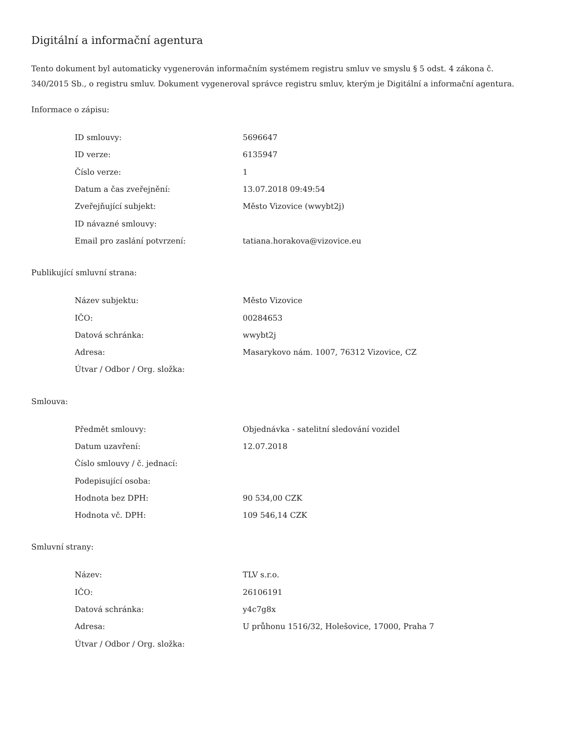Digitální a informační agentura
Tento dokument byl automaticky vygenerován informačním systémem registru smluv ve smyslu § 5 odst. 4 zákona č. 340/2015 Sb., o registru smluv. Dokument vygeneroval správce registru smluv, kterým je Digitální a informační agentura.
Informace o zápisu:
| ID smlouvy: | 5696647 |
| ID verze: | 6135947 |
| Číslo verze: | 1 |
| Datum a čas zveřejnění: | 13.07.2018 09:49:54 |
| Zveřejňující subjekt: | Město Vizovice (wwybt2j) |
| ID návazné smlouvy: | |
| Email pro zaslání potvrzení: | tatiana.horakova@vizovice.eu |
Publikující smluvní strana:
| Název subjektu: | Město Vizovice |
| IČO: | 00284653 |
| Datová schránka: | wwybt2j |
| Adresa: | Masarykovo nám. 1007, 76312 Vizovice, CZ |
| Útvar / Odbor / Org. složka: | |
Smlouva:
| Předmět smlouvy: | Objednávka - satelitní sledování vozidel |
| Datum uzavření: | 12.07.2018 |
| Číslo smlouvy / č. jednací: | |
| Podepisující osoba: | |
| Hodnota bez DPH: | 90 534,00 CZK |
| Hodnota vč. DPH: | 109 546,14 CZK |
Smluvní strany:
| Název: | TLV s.r.o. |
| IČO: | 26106191 |
| Datová schránka: | y4c7g8x |
| Adresa: | U průhonu 1516/32, Holešovice, 17000, Praha 7 |
| Útvar / Odbor / Org. složka: | |